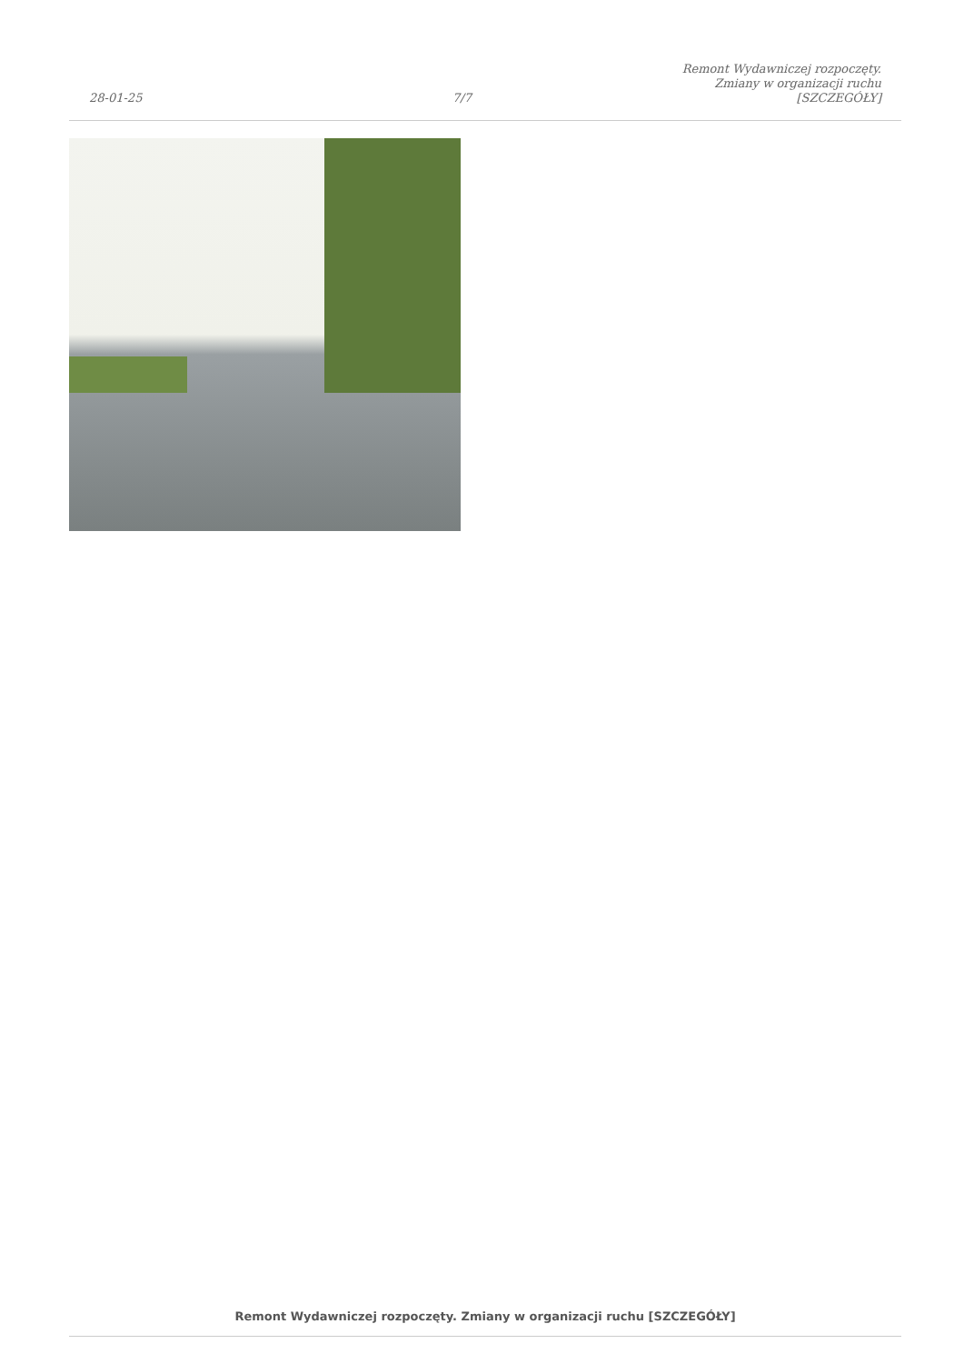28-01-25
7/7
Remont Wydawniczej rozpoczęty.
Zmiany w organizacji ruchu
[SZCZEGÓŁY]
Remont Wydawniczej rozpoczęty. Zmiany w organizacji ruchu [SZCZEGÓŁY]